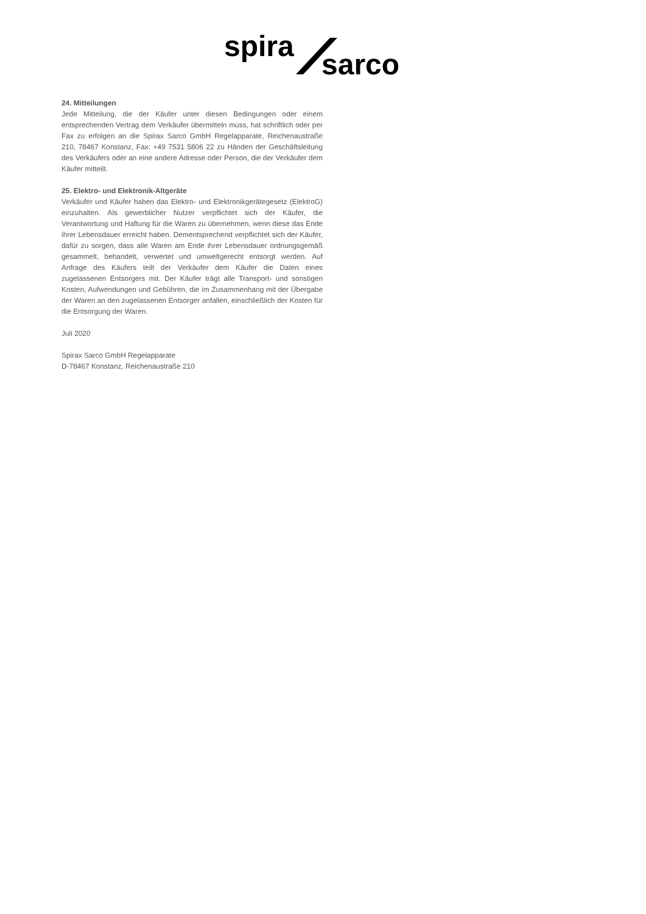spira
sarco
24. Mitteilungen
Jede Mitteilung, die der Käufer unter diesen Bedingungen oder einem entsprechenden Vertrag dem Verkäufer übermitteln muss, hat schriftlich oder per Fax zu erfolgen an die Spirax Sarco GmbH Regelapparate, Reichenaustraße 210, 78467 Konstanz, Fax: +49 7531 5806 22 zu Händen der Geschäftsleitung des Verkäufers oder an eine andere Adresse oder Person, die der Verkäufer dem Käufer mitteilt.
25. Elektro- und Elektronik-Altgeräte
Verkäufer und Käufer haben das Elektro- und Elektronikgerätegesetz (ElektroG) einzuhalten. Als gewerblicher Nutzer verpflichtet sich der Käufer, die Verantwortung und Haftung für die Waren zu übernehmen, wenn diese das Ende ihrer Lebensdauer erreicht haben. Dementsprechend verpflichtet sich der Käufer, dafür zu sorgen, dass alle Waren am Ende ihrer Lebensdauer ordnungsgemäß gesammelt, behandelt, verwertet und umweltgerecht entsorgt werden. Auf Anfrage des Käufers teilt der Verkäufer dem Käufer die Daten eines zugelassenen Entsorgers mit. Der Käufer trägt alle Transport- und sonstigen Kosten, Aufwendungen und Gebühren, die im Zusammenhang mit der Übergabe der Waren an den zugelassenen Entsorger anfallen, einschließlich der Kosten für die Entsorgung der Waren.
Juli 2020
Spirax Sarco GmbH Regelapparate
D-78467 Konstanz, Reichenaustraße 210